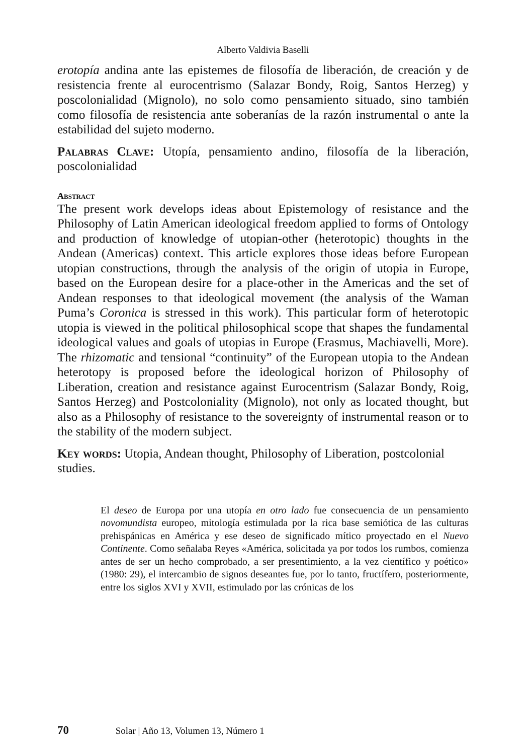Alberto Valdivia Baselli
erotopía andina ante las epistemes de filosofía de liberación, de creación y de resistencia frente al eurocentrismo (Salazar Bondy, Roig, Santos Herzeg) y poscolonialidad (Mignolo), no solo como pensamiento situado, sino también como filosofía de resistencia ante soberanías de la razón instrumental o ante la estabilidad del sujeto moderno.
Palabras Clave: Utopía, pensamiento andino, filosofía de la liberación, poscolonialidad
Abstract
The present work develops ideas about Epistemology of resistance and the Philosophy of Latin American ideological freedom applied to forms of Ontology and production of knowledge of utopian-other (heterotopic) thoughts in the Andean (Americas) context. This article explores those ideas before European utopian constructions, through the analysis of the origin of utopia in Europe, based on the European desire for a place-other in the Americas and the set of Andean responses to that ideological movement (the analysis of the Waman Puma’s Coronica is stressed in this work). This particular form of heterotopic utopia is viewed in the political philosophical scope that shapes the fundamental ideological values and goals of utopias in Europe (Erasmus, Machiavelli, More). The rhizomatic and tensional “continuity” of the European utopia to the Andean heterotopy is proposed before the ideological horizon of Philosophy of Liberation, creation and resistance against Eurocentrism (Salazar Bondy, Roig, Santos Herzeg) and Postcoloniality (Mignolo), not only as located thought, but also as a Philosophy of resistance to the sovereignty of instrumental reason or to the stability of the modern subject.
Key words: Utopia, Andean thought, Philosophy of Liberation, postcolonial studies.
El deseo de Europa por una utopía en otro lado fue consecuencia de un pensamiento novomundista europeo, mitología estimulada por la rica base semiótica de las culturas prehispánicas en América y ese deseo de significado mítico proyectado en el Nuevo Continente. Como señalaba Reyes «América, solicitada ya por todos los rumbos, comienza antes de ser un hecho comprobado, a ser presentimiento, a la vez científico y poético» (1980: 29), el intercambio de signos deseantes fue, por lo tanto, fructífero, posteriormente, entre los siglos XVI y XVII, estimulado por las crónicas de los
70 Solar | Año 13, Volumen 13, Número 1